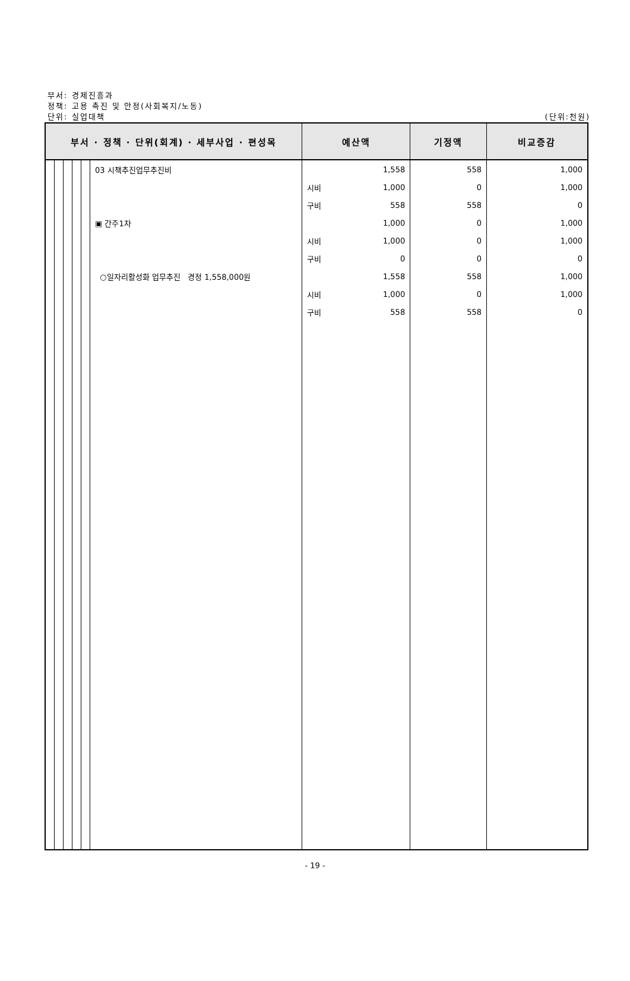부서: 경제진흥과
정책: 고용 촉진 및 안정(사회복지/노동)
단위: 실업대책
(단위:천원)
| 부서 · 정책 · 단위(회계) · 세부사업 · 편성목 | | | | | | 예산액 | | 기정액 | 비교증감 |
| --- | --- | --- | --- | --- | --- | --- | --- | --- | --- |
| | | | | | 03 시책추진업무추진비 | | 1,558 | 558 | 1,000 |
| | | | | | | 시비 | 1,000 | 0 | 1,000 |
| | | | | | | 구비 | 558 | 558 | 0 |
| | | | | | ▣ 간주1차 | | 1,000 | 0 | 1,000 |
| | | | | | | 시비 | 1,000 | 0 | 1,000 |
| | | | | | | 구비 | 0 | 0 | 0 |
| | | | | | ○일자리활성화 업무추진 경정 1,558,000원 | | 1,558 | 558 | 1,000 |
| | | | | | | 시비 | 1,000 | 0 | 1,000 |
| | | | | | | 구비 | 558 | 558 | 0 |
- 19 -